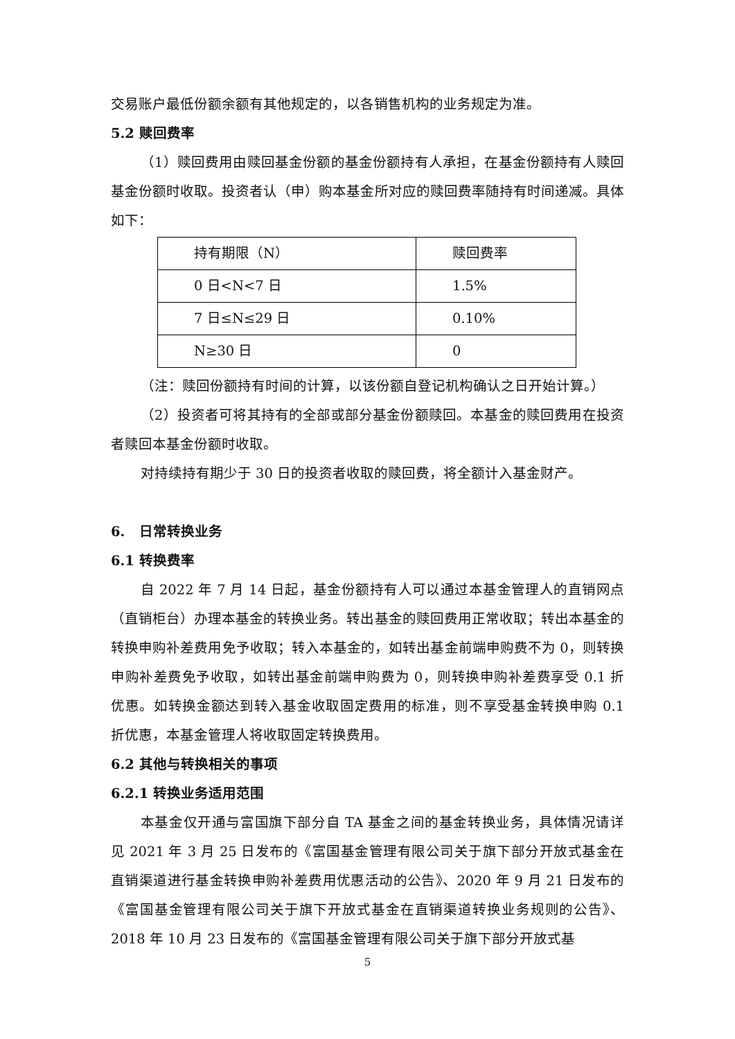交易账户最低份额余额有其他规定的，以各销售机构的业务规定为准。
5.2 赎回费率
（1）赎回费用由赎回基金份额的基金份额持有人承担，在基金份额持有人赎回基金份额时收取。投资者认（申）购本基金所对应的赎回费率随持有时间递减。具体如下：
| 持有期限（N） | 赎回费率 |
| 0 日<N<7 日 | 1.5% |
| 7 日≤N≤29 日 | 0.10% |
| N≥30 日 | 0 |
（注：赎回份额持有时间的计算，以该份额自登记机构确认之日开始计算。）
（2）投资者可将其持有的全部或部分基金份额赎回。本基金的赎回费用在投资者赎回本基金份额时收取。
对持续持有期少于 30 日的投资者收取的赎回费，将全额计入基金财产。
6. 日常转换业务
6.1 转换费率
自 2022 年 7 月 14 日起，基金份额持有人可以通过本基金管理人的直销网点（直销柜台）办理本基金的转换业务。转出基金的赎回费用正常收取；转出本基金的转换申购补差费用免予收取；转入本基金的，如转出基金前端申购费不为 0，则转换申购补差费免予收取，如转出基金前端申购费为 0，则转换申购补差费享受 0.1 折优惠。如转换金额达到转入基金收取固定费用的标准，则不享受基金转换申购 0.1 折优惠，本基金管理人将收取固定转换费用。
6.2 其他与转换相关的事项
6.2.1 转换业务适用范围
本基金仅开通与富国旗下部分自 TA 基金之间的基金转换业务，具体情况请详见 2021 年 3 月 25 日发布的《富国基金管理有限公司关于旗下部分开放式基金在直销渠道进行基金转换申购补差费用优惠活动的公告》、2020 年 9 月 21 日发布的《富国基金管理有限公司关于旗下开放式基金在直销渠道转换业务规则的公告》、2018 年 10 月 23 日发布的《富国基金管理有限公司关于旗下部分开放式基
5